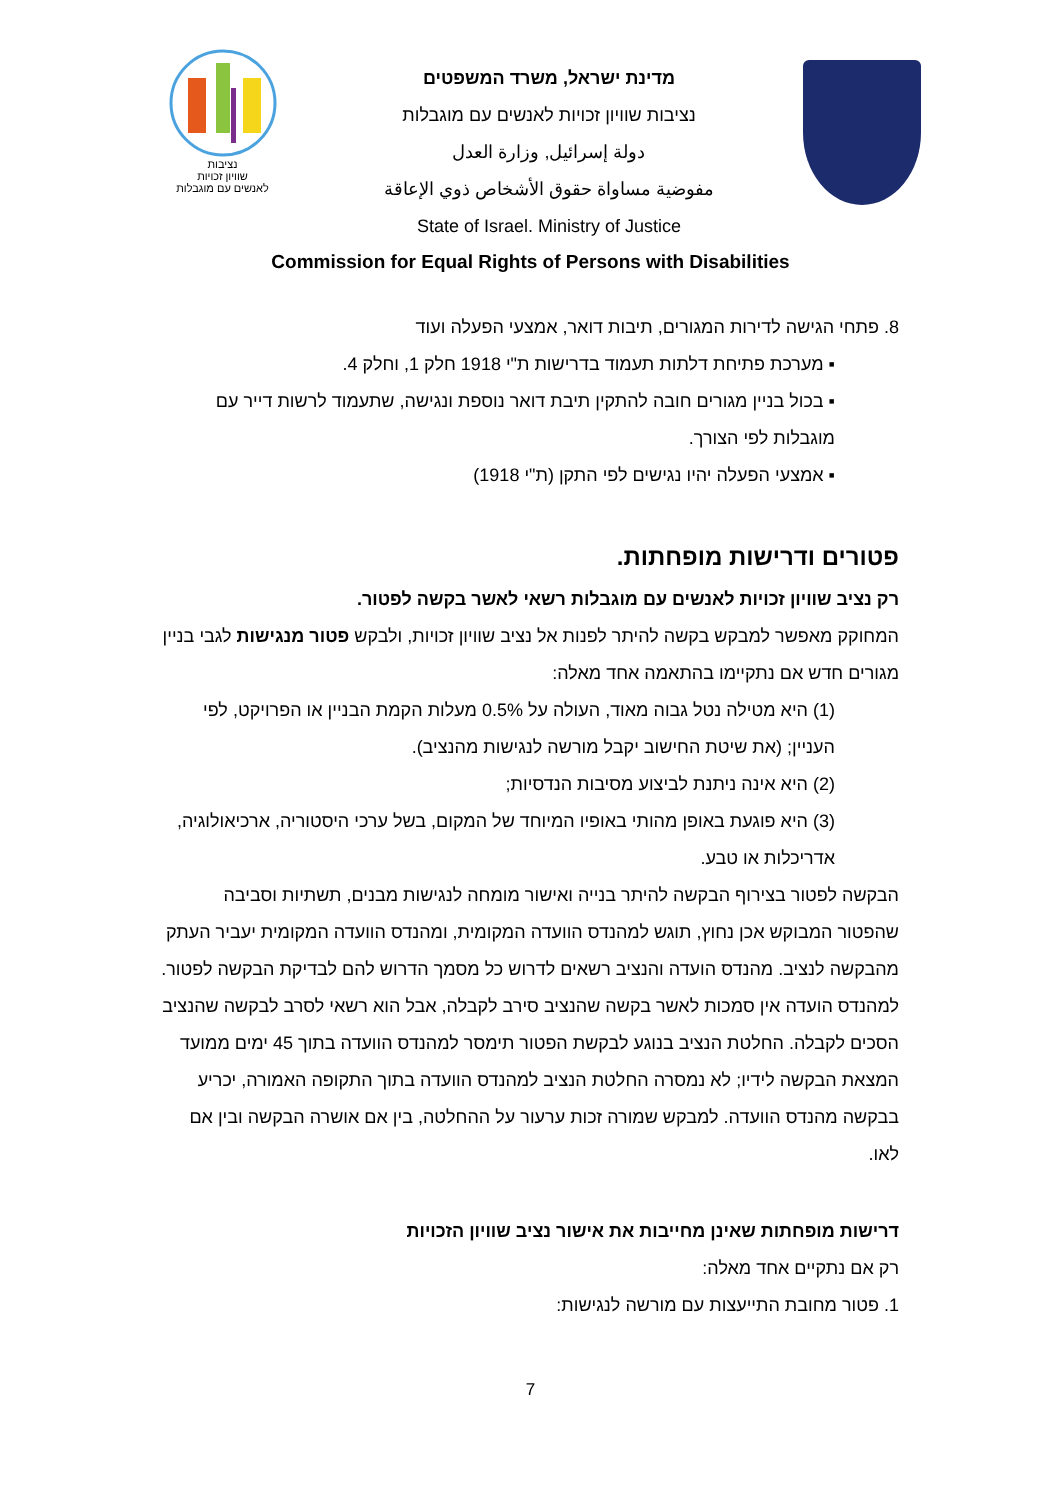נציבות
שוויון זכויות
לאנשים עם מוגבלות
מדינת ישראל, משרד המשפטים
נציבות שוויון זכויות לאנשים עם מוגבלות
دولة إسرائيل, وزارة العدل
مفوضية مساواة حقوق الأشخاص ذوي الإعاقة
State of Israel. Ministry of Justice
Commission for Equal Rights of Persons with Disabilities
8. פתחי הגישה לדירות המגורים, תיבות דואר, אמצעי הפעלה ועוד
▪ מערכת פתיחת דלתות תעמוד בדרישות ת"י 1918 חלק 1, וחלק 4.
▪ בכול בניין מגורים חובה להתקין תיבת דואר נוספת ונגישה, שתעמוד לרשות דייר עם מוגבלות לפי הצורך.
▪ אמצעי הפעלה יהיו נגישים לפי התקן (ת"י 1918)
פטורים ודרישות מופחתות.
רק נציב שוויון זכויות לאנשים עם מוגבלות רשאי לאשר בקשה לפטור.
המחוקק מאפשר למבקש בקשה להיתר לפנות אל נציב שוויון זכויות, ולבקש פטור מנגישות לגבי בניין מגורים חדש אם נתקיימו בהתאמה אחד מאלה:
(1) היא מטילה נטל גבוה מאוד, העולה על 0.5% מעלות הקמת הבניין או הפרויקט, לפי העניין; (את שיטת החישוב יקבל מורשה לנגישות מהנציב).
(2) היא אינה ניתנת לביצוע מסיבות הנדסיות;
(3) היא פוגעת באופן מהותי באופיו המיוחד של המקום, בשל ערכי היסטוריה, ארכיאולוגיה, אדריכלות או טבע.
הבקשה לפטור בצירוף הבקשה להיתר בנייה ואישור מומחה לנגישות מבנים, תשתיות וסביבה שהפטור המבוקש אכן נחוץ, תוגש למהנדס הוועדה המקומית, ומהנדס הוועדה המקומית יעביר העתק מהבקשה לנציב. מהנדס הועדה והנציב רשאים לדרוש כל מסמך הדרוש להם לבדיקת הבקשה לפטור. למהנדס הועדה אין סמכות לאשר בקשה שהנציב סירב לקבלה, אבל הוא רשאי לסרב לבקשה שהנציב הסכים לקבלה. החלטת הנציב בנוגע לבקשת הפטור תימסר למהנדס הוועדה בתוך 45 ימים ממועד המצאת הבקשה לידיו; לא נמסרה החלטת הנציב למהנדס הוועדה בתוך התקופה האמורה, יכריע בבקשה מהנדס הוועדה. למבקש שמורה זכות ערעור על ההחלטה, בין אם אושרה הבקשה ובין אם לאו.
דרישות מופחתות שאינן מחייבות את אישור נציב שוויון הזכויות
רק אם נתקיים אחד מאלה:
1. פטור מחובת התייעצות עם מורשה לנגישות:
7